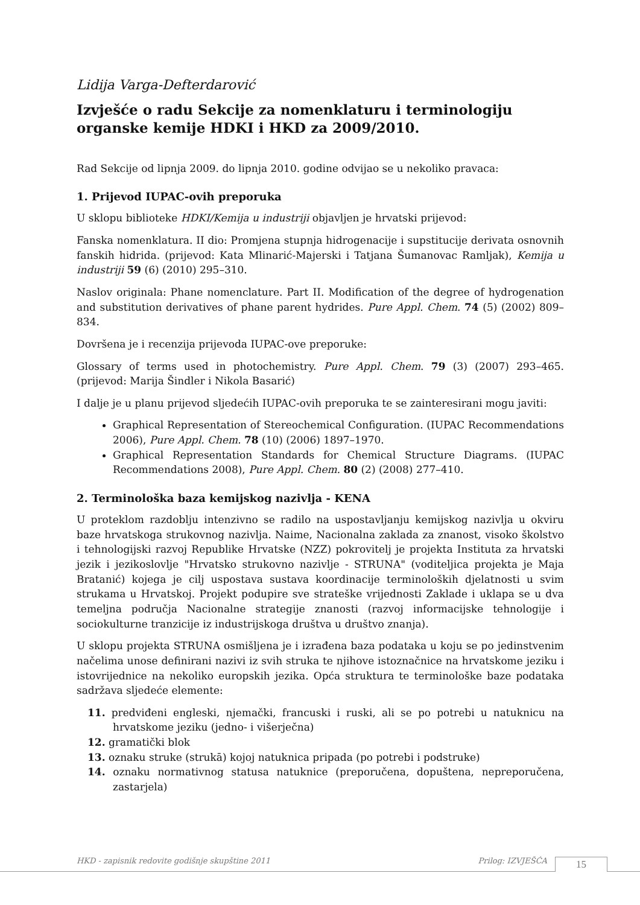Lidija Varga-Defterdarović
Izvješće o radu Sekcije za nomenklaturu i terminologiju organske kemije HDKI i HKD za 2009/2010.
Rad Sekcije od lipnja 2009. do lipnja 2010. godine odvijao se u nekoliko pravaca:
1. Prijevod IUPAC-ovih preporuka
U sklopu biblioteke HDKI/Kemija u industriji objavljen je hrvatski prijevod:
Fanska nomenklatura. II dio: Promjena stupnja hidrogenacije i supstitucije derivata osnovnih fanskih hidrida. (prijevod: Kata Mlinarić-Majerski i Tatjana Šumanovac Ramljak), Kemija u industriji 59 (6) (2010) 295–310.
Naslov originala: Phane nomenclature. Part II. Modification of the degree of hydrogenation and substitution derivatives of phane parent hydrides. Pure Appl. Chem. 74 (5) (2002) 809–834.
Dovršena je i recenzija prijevoda IUPAC-ove preporuke:
Glossary of terms used in photochemistry. Pure Appl. Chem. 79 (3) (2007) 293–465. (prijevod: Marija Šindler i Nikola Basarić)
I dalje je u planu prijevod sljedećih IUPAC-ovih preporuka te se zainteresirani mogu javiti:
Graphical Representation of Stereochemical Configuration. (IUPAC Recommendations 2006), Pure Appl. Chem. 78 (10) (2006) 1897–1970.
Graphical Representation Standards for Chemical Structure Diagrams. (IUPAC Recommendations 2008), Pure Appl. Chem. 80 (2) (2008) 277–410.
2. Terminološka baza kemijskog nazivlja - KENA
U proteklom razdoblju intenzivno se radilo na uspostavljanju kemijskog nazivlja u okviru baze hrvatskoga strukovnog nazivlja. Naime, Nacionalna zaklada za znanost, visoko školstvo i tehnologijski razvoj Republike Hrvatske (NZZ) pokrovitelj je projekta Instituta za hrvatski jezik i jezikoslovlje "Hrvatsko strukovno nazivlje - STRUNA" (voditeljica projekta je Maja Bratanić) kojega je cilj uspostava sustava koordinacije terminoloških djelatnosti u svim strukama u Hrvatskoj. Projekt podupire sve strateške vrijednosti Zaklade i uklapa se u dva temeljna područja Nacionalne strategije znanosti (razvoj informacijske tehnologije i sociokulturne tranzicije iz industrijskoga društva u društvo znanja).
U sklopu projekta STRUNA osmišljena je i izrađena baza podataka u koju se po jedinstvenim načelima unose definirani nazivi iz svih struka te njihove istoznačnice na hrvatskome jeziku i istovrijednice na nekoliko europskih jezika. Opća struktura te terminološke baze podataka sadržava sljedeće elemente:
11. predviđeni engleski, njemački, francuski i ruski, ali se po potrebi u natuknicu na hrvatskome jeziku (jedno- i višerječna)
12. gramatički blok
13. oznaku struke (strukā) kojoj natuknica pripada (po potrebi i podstruke)
14. oznaku normativnog statusa natuknice (preporučena, dopuštena, nepreporučena, zastarjela)
HKD - zapisnik redovite godišnje skupštine 2011 Prilog: IZVJEŠĆA 15